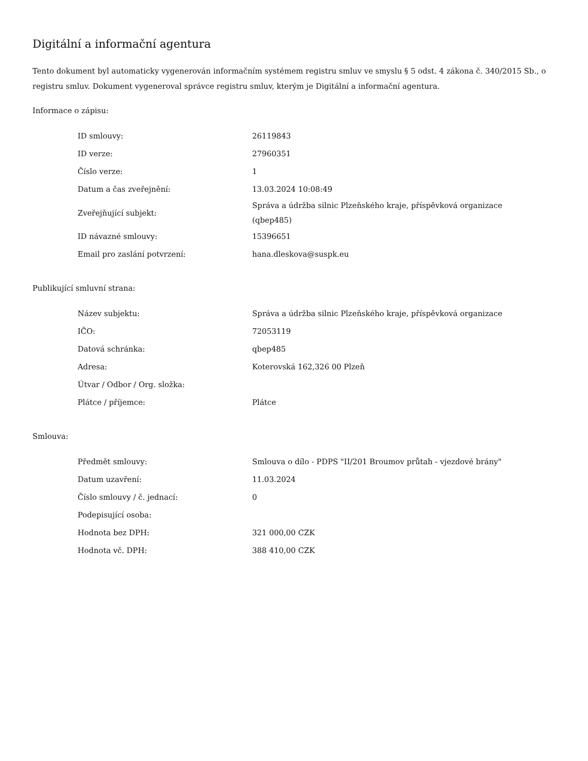Digitální a informační agentura
Tento dokument byl automaticky vygenerován informačním systémem registru smluv ve smyslu § 5 odst. 4 zákona č. 340/2015 Sb., o registru smluv. Dokument vygeneroval správce registru smluv, kterým je Digitální a informační agentura.
Informace o zápisu:
| ID smlouvy: | 26119843 |
| ID verze: | 27960351 |
| Číslo verze: | 1 |
| Datum a čas zveřejnění: | 13.03.2024 10:08:49 |
| Zveřejňující subjekt: | Správa a údržba silnic Plzeňského kraje, příspěvková organizace (qbep485) |
| ID návazné smlouvy: | 15396651 |
| Email pro zaslání potvrzení: | hana.dleskova@suspk.eu |
Publikující smluvní strana:
| Název subjektu: | Správa a údržba silnic Plzeňského kraje, příspěvková organizace |
| IČO: | 72053119 |
| Datová schránka: | qbep485 |
| Adresa: | Koterovská 162,326 00 Plzeň |
| Útvar / Odbor / Org. složka: | |
| Plátce / příjemce: | Plátce |
Smlouva:
| Předmět smlouvy: | Smlouva o dílo - PDPS "II/201 Broumov průtah - vjezdové brány" |
| Datum uzavření: | 11.03.2024 |
| Číslo smlouvy / č. jednací: | 0 |
| Podepisující osoba: | |
| Hodnota bez DPH: | 321 000,00 CZK |
| Hodnota vč. DPH: | 388 410,00 CZK |